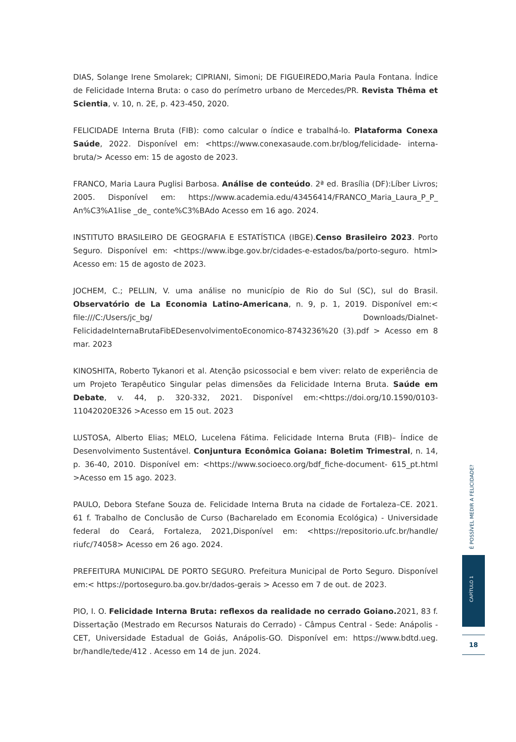DIAS, Solange Irene Smolarek; CIPRIANI, Simoni; DE FIGUEIREDO,Maria Paula Fontana. Índice de Felicidade Interna Bruta: o caso do perímetro urbano de Mercedes/PR. Revista Thêma et Scientia, v. 10, n. 2E, p. 423-450, 2020.
FELICIDADE Interna Bruta (FIB): como calcular o índice e trabalhá-lo. Plataforma Conexa Saúde, 2022. Disponível em: <https://www.conexasaude.com.br/blog/felicidade- interna-bruta/> Acesso em: 15 de agosto de 2023.
FRANCO, Maria Laura Puglisi Barbosa. Análise de conteúdo. 2ª ed. Brasília (DF):Líber Livros; 2005. Disponível em: https://www.academia.edu/43456414/FRANCO_Maria_Laura_P_P_ An%C3%A1lise _de_ conte%C3%BAdo Acesso em 16 ago. 2024.
INSTITUTO BRASILEIRO DE GEOGRAFIA E ESTATÍSTICA (IBGE).Censo Brasileiro 2023. Porto Seguro. Disponível em: <https://www.ibge.gov.br/cidades-e-estados/ba/porto-seguro. html> Acesso em: 15 de agosto de 2023.
JOCHEM, C.; PELLIN, V. uma análise no município de Rio do Sul (SC), sul do Brasil. Observatório de La Economia Latino-Americana, n. 9, p. 1, 2019. Disponível em:< file:///C:/Users/jc_bg/ Downloads/Dialnet-FelicidadeInternaBrutaFibEDesenvolvimentoEconomico-8743236%20 (3).pdf > Acesso em 8 mar. 2023
KINOSHITA, Roberto Tykanori et al. Atenção psicossocial e bem viver: relato de experiência de um Projeto Terapêutico Singular pelas dimensões da Felicidade Interna Bruta. Saúde em Debate, v. 44, p. 320-332, 2021. Disponível em:<https://doi.org/10.1590/0103-11042020E326 >Acesso em 15 out. 2023
LUSTOSA, Alberto Elias; MELO, Lucelena Fátima. Felicidade Interna Bruta (FIB)– Índice de Desenvolvimento Sustentável. Conjuntura Econômica Goiana: Boletim Trimestral, n. 14, p. 36-40, 2010. Disponível em: <https://www.socioeco.org/bdf_fiche-document- 615_pt.html >Acesso em 15 ago. 2023.
PAULO, Debora Stefane Souza de. Felicidade Interna Bruta na cidade de Fortaleza–CE. 2021. 61 f. Trabalho de Conclusão de Curso (Bacharelado em Economia Ecológica) - Universidade federal do Ceará, Fortaleza, 2021,Disponível em: <https://repositorio.ufc.br/handle/ riufc/74058> Acesso em 26 ago. 2024.
PREFEITURA MUNICIPAL DE PORTO SEGURO. Prefeitura Municipal de Porto Seguro. Disponível em:< https://portoseguro.ba.gov.br/dados-gerais > Acesso em 7 de out. de 2023.
PIO, I. O. Felicidade Interna Bruta: reflexos da realidade no cerrado Goiano. 2021, 83 f. Dissertação (Mestrado em Recursos Naturais do Cerrado) - Câmpus Central - Sede: Anápolis - CET, Universidade Estadual de Goiás, Anápolis-GO. Disponível em: https://www.bdtd.ueg. br/handle/tede/412 . Acesso em 14 de jun. 2024.
É POSSÍVEL MEDIR A FELICIDADE?
CAPÍTULO 1
18